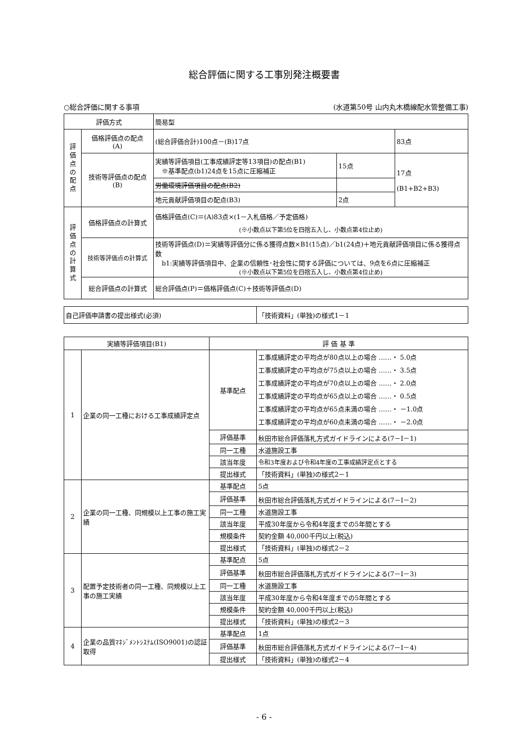総合評価に関する工事別発注概要書
○総合評価に関する事項 (水道第50号 山内丸木橋線配水管整備工事)
| 評価方式 | | 簡易型 | | |
| 評 価 点 の 配 点 | 価格評価点の配点 (A) | (総合評価合計)100点－(B)17点 | | 83点 |
| | 技術等評価点の配点 (B) | 実績等評価項目(工事成績評定等13項目)の配点(B1) ※基準配点(b1)24点を15点に圧縮補正 | 15点 | 17点 (B1+B2+B3) |
| | | 労働環境評価項目の配点(B2) | | |
| | | 地元貢献評価項目の配点(B3) | 2点 | |
| 評 価 点 の 計 算 式 | 価格評価点の計算式 | 価格評価点(C)＝(A)83点×(1－入札価格／予定価格) (※小数点以下第5位を四捨五入し、小数点第4位止め) | | |
| | 技術等評価点の計算式 | 技術等評価点(D)＝実績等評価分に係る獲得点数×B1(15点)／b1(24点)＋地元貢献評価項目に係る獲得点数 b1:実績等評価項目中、企業の信頼性･社会性に関する評価については、9点を6点に圧縮補正 (※小数点以下第5位を四捨五入し、小数点第4位止め) | | |
| | 総合評価点の計算式 | 総合評価点(P)＝価格評価点(C)＋技術等評価点(D) | | |
| 自己評価申請書の提出様式(必須) | 「技術資料」(単独)の様式1－1 |
| 実績等評価項目(B1) | | 評 価 基 準 | |
| --- | --- | --- | --- |
| 1 | 企業の同一工種における工事成績評定点 | 基準配点 | 工事成績評定の平均点が80点以上の場合 ……・ 5.0点 工事成績評定の平均点が75点以上の場合 ……・ 3.5点 工事成績評定の平均点が70点以上の場合 ……・ 2.0点 工事成績評定の平均点が65点以上の場合 ……・ 0.5点 工事成績評定の平均点が65点未満の場合 ……・ －1.0点 工事成績評定の平均点が60点未満の場合 ……・ －2.0点 |
| | | 評価基準 | 秋田市総合評価落札方式ガイドラインによる(7－Ⅰ－1) |
| | | 同一工種 | 水道施設工事 |
| | | 該当年度 | 令和3年度および令和4年度の工事成績評定点とする |
| | | 提出様式 | 「技術資料」(単独)の様式2－1 |
| 2 | 企業の同一工種、同規模以上工事の施工実績 | 基準配点 | 5点 |
| | | 評価基準 | 秋田市総合評価落札方式ガイドラインによる(7－Ⅰ－2) |
| | | 同一工種 | 水道施設工事 |
| | | 該当年度 | 平成30年度から令和4年度までの5年間とする |
| | | 規模条件 | 契約金額 40,000千円以上(税込) |
| | | 提出様式 | 「技術資料」(単独)の様式2－2 |
| 3 | 配置予定技術者の同一工種、同規模以上工事の施工実績 | 基準配点 | 5点 |
| | | 評価基準 | 秋田市総合評価落札方式ガイドラインによる(7－Ⅰ－3) |
| | | 同一工種 | 水道施設工事 |
| | | 該当年度 | 平成30年度から令和4年度までの5年間とする |
| | | 規模条件 | 契約金額 40,000千円以上(税込) |
| | | 提出様式 | 「技術資料」(単独)の様式2－3 |
| 4 | 企業の品質ﾏﾈｼﾞﾒﾝﾄｼｽﾃﾑ(ISO9001)の認証取得 | 基準配点 | 1点 |
| | | 評価基準 | 秋田市総合評価落札方式ガイドラインによる(7－Ⅰ－4) |
| | | 提出様式 | 「技術資料」(単独)の様式2－4 |
- 6 -